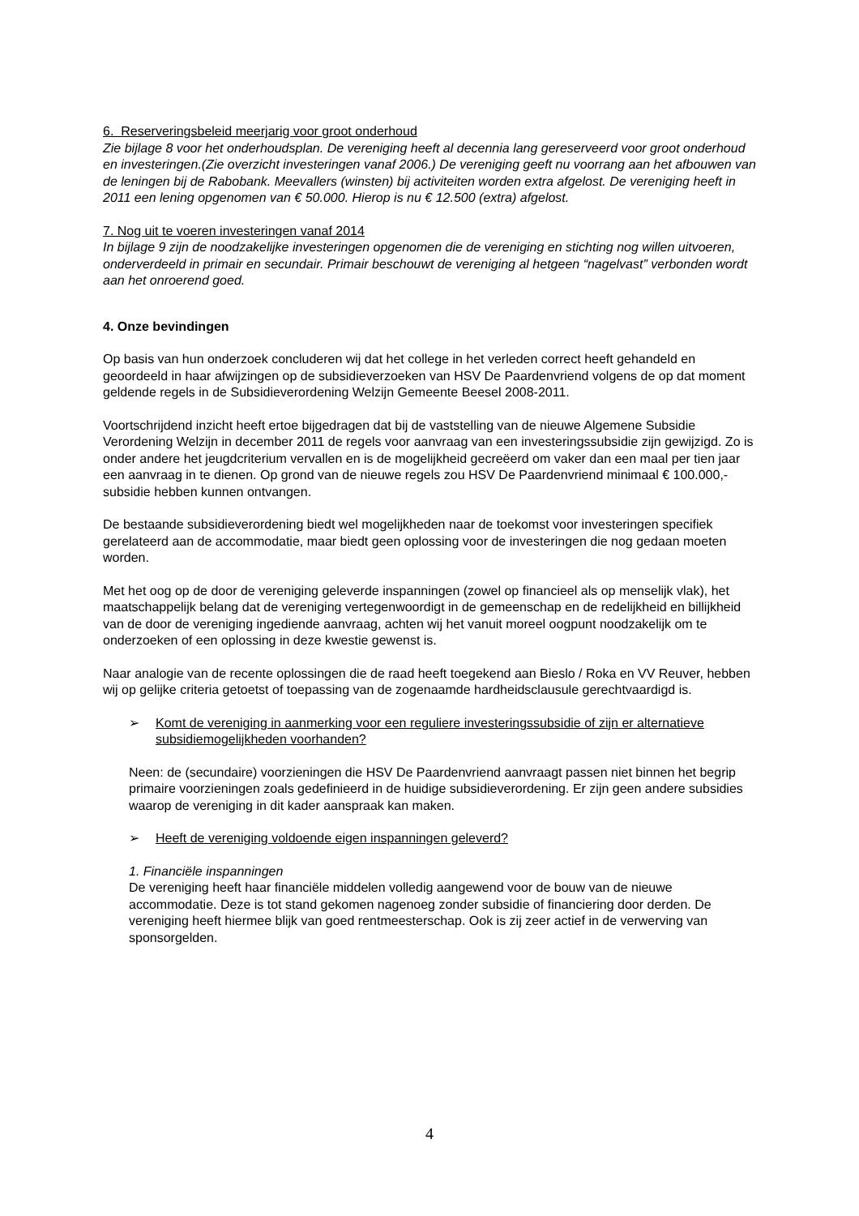6. Reserveringsbeleid meerjarig voor groot onderhoud
Zie bijlage 8 voor het onderhoudsplan. De vereniging heeft al decennia lang gereserveerd voor groot onderhoud en investeringen.(Zie overzicht investeringen vanaf 2006.) De vereniging geeft nu voorrang aan het afbouwen van de leningen bij de Rabobank. Meevallers (winsten) bij activiteiten worden extra afgelost. De vereniging heeft in 2011 een lening opgenomen van € 50.000. Hierop is nu € 12.500 (extra) afgelost.
7. Nog uit te voeren investeringen vanaf 2014
In bijlage 9 zijn de noodzakelijke investeringen opgenomen die de vereniging en stichting nog willen uitvoeren, onderverdeeld in primair en secundair. Primair beschouwt de vereniging al hetgeen “nagelvast” verbonden wordt aan het onroerend goed.
4. Onze bevindingen
Op basis van hun onderzoek concluderen wij dat het college in het verleden correct heeft gehandeld en geoordeeld in haar afwijzingen op de subsidieverzoeken van HSV De Paardenvriend volgens de op dat moment geldende regels in de Subsidieverordening Welzijn Gemeente Beesel 2008-2011.
Voortschrijdend inzicht heeft ertoe bijgedragen dat bij de vaststelling van de nieuwe Algemene Subsidie Verordening Welzijn in december 2011 de regels voor aanvraag van een investeringssubsidie zijn gewijzigd. Zo is onder andere het jeugdcriterium vervallen en is de mogelijkheid gecreëerd om vaker dan een maal per tien jaar een aanvraag in te dienen. Op grond van de nieuwe regels zou HSV De Paardenvriend minimaal € 100.000,- subsidie hebben kunnen ontvangen.
De bestaande subsidieverordening biedt wel mogelijkheden naar de toekomst voor investeringen specifiek gerelateerd aan de accommodatie, maar biedt geen oplossing voor de investeringen die nog gedaan moeten worden.
Met het oog op de door de vereniging geleverde inspanningen (zowel op financieel als op menselijk vlak), het maatschappelijk belang dat de vereniging vertegenwoordigt in de gemeenschap en de redelijkheid en billijkheid van de door de vereniging ingediende aanvraag, achten wij het vanuit moreel oogpunt noodzakelijk om te onderzoeken of een oplossing in deze kwestie gewenst is.
Naar analogie van de recente oplossingen die de raad heeft toegekend aan Bieslo / Roka en VV Reuver, hebben wij op gelijke criteria getoetst of toepassing van de zogenaamde hardheidsclausule gerechtvaardigd is.
➢ Komt de vereniging in aanmerking voor een reguliere investeringssubsidie of zijn er alternatieve subsidiemogelijkheden voorhanden?
Neen: de (secundaire) voorzieningen die HSV De Paardenvriend aanvraagt passen niet binnen het begrip primaire voorzieningen zoals gedefinieerd in de huidige subsidieverordening. Er zijn geen andere subsidies waarop de vereniging in dit kader aanspraak kan maken.
➢ Heeft de vereniging voldoende eigen inspanningen geleverd?
1. Financiële inspanningen
De vereniging heeft haar financiële middelen volledig aangewend voor de bouw van de nieuwe accommodatie. Deze is tot stand gekomen nagenoeg zonder subsidie of financiering door derden. De vereniging heeft hiermee blijk van goed rentmeesterschap. Ook is zij zeer actief in de verwerving van sponsorgelden.
4